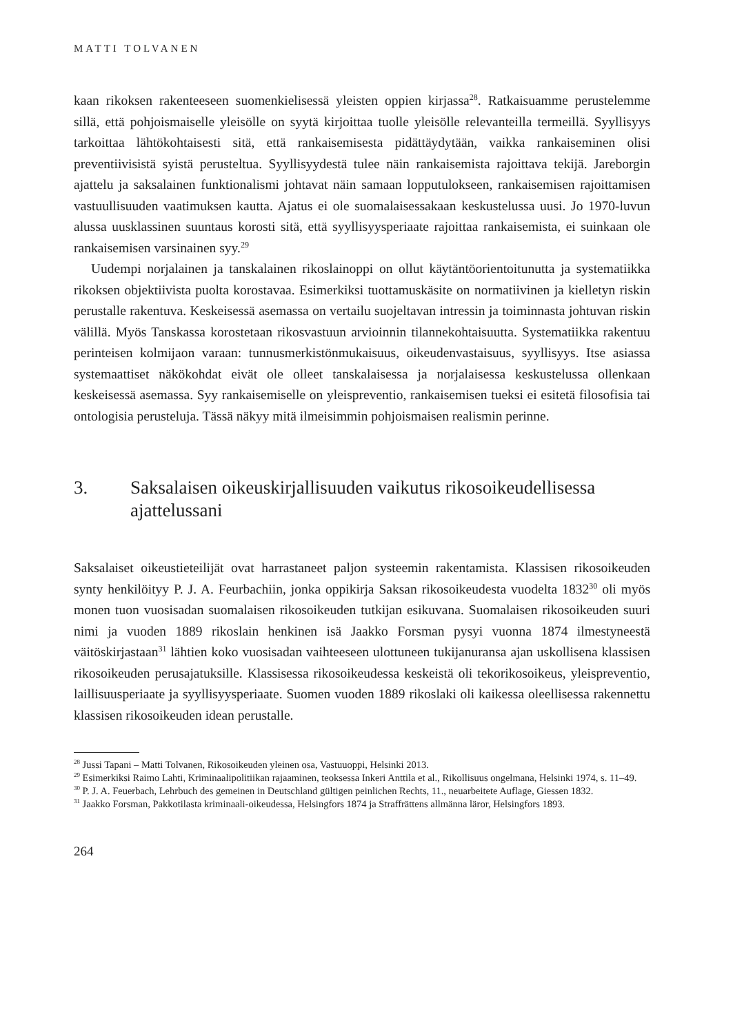MATTI TOLVANEN
kaan rikoksen rakenteeseen suomenkielisessä yleisten oppien kirjassa<sup>28</sup>. Ratkaisuamme perustelemme sillä, että pohjoismaiselle yleisölle on syytä kirjoittaa tuolle yleisölle relevanteilla termeillä. Syyllisyys tarkoittaa lähtökohtaisesti sitä, että rankaisemisesta pidättäydytään, vaikka rankaiseminen olisi preventiivisistä syistä perusteltua. Syyllisyydestä tulee näin rankaisemista rajoittava tekijä. Jareborgin ajattelu ja saksalainen funktionalismi johtavat näin samaan lopputulokseen, rankaisemisen rajoittamisen vastuullisuuden vaatimuksen kautta. Ajatus ei ole suomalaisessakaan keskustelussa uusi. Jo 1970-luvun alussa uusklassinen suuntaus korosti sitä, että syyllisyysperiaate rajoittaa rankaisemista, ei suinkaan ole rankaisemisen varsinainen syy.<sup>29</sup>
Uudempi norjalainen ja tanskalainen rikoslainoppi on ollut käytäntöorientoitunutta ja systematiikka rikoksen objektiivista puolta korostavaa. Esimerkiksi tuottamuskäsite on normatiivinen ja kielletyn riskin perustalle rakentuva. Keskeisessä asemassa on vertailu suojeltavan intressin ja toiminnasta johtuvan riskin välillä. Myös Tanskassa korostetaan rikosvastuun arvioinnin tilannekohtaisuutta. Systematiikka rakentuu perinteisen kolmijaon varaan: tunnusmerkistönmukaisuus, oikeudenvastaisuus, syyllisyys. Itse asiassa systemaattiset näkökohdat eivät ole olleet tanskalaisessa ja norjalaisessa keskustelussa ollenkaan keskeisessä asemassa. Syy rankaisemiselle on yleispreventio, rankaisemisen tueksi ei esitetä filosofisia tai ontologisia perusteluja. Tässä näkyy mitä ilmeisimmin pohjoismaisen realismin perinne.
3. Saksalaisen oikeuskirjallisuuden vaikutus rikosoikeudellisessa ajattelussani
Saksalaiset oikeustieteilijät ovat harrastaneet paljon systeemin rakentamista. Klassisen rikosoikeuden synty henkilöityy P. J. A. Feurbachiin, jonka oppikirja Saksan rikosoikeudesta vuodelta 1832<sup>30</sup> oli myös monen tuon vuosisadan suomalaisen rikosoikeuden tutkijan esikuvana. Suomalaisen rikosoikeuden suuri nimi ja vuoden 1889 rikoslain henkinen isä Jaakko Forsman pysyi vuonna 1874 ilmestyneestä väitöskirjastaan<sup>31</sup> lähtien koko vuosisadan vaihteeseen ulottuneen tukijanuransa ajan uskollisena klassisen rikosoikeuden perusajatuksille. Klassisessa rikosoikeudessa keskeistä oli tekorikosoikeus, yleispreventio, laillisuusperiaate ja syyllisyysperiaate. Suomen vuoden 1889 rikoslaki oli kaikessa oleellisessa rakennettu klassisen rikosoikeuden idean perustalle.
<sup>28</sup> Jussi Tapani – Matti Tolvanen, Rikosoikeuden yleinen osa, Vastuuoppi, Helsinki 2013.
<sup>29</sup> Esimerkiksi Raimo Lahti, Kriminaalipolitiikan rajaaminen, teoksessa Inkeri Anttila et al., Rikollisuus ongelmana, Helsinki 1974, s. 11–49.
<sup>30</sup> P. J. A. Feuerbach, Lehrbuch des gemeinen in Deutschland gültigen peinlichen Rechts, 11., neuarbeitete Auflage, Giessen 1832.
<sup>31</sup> Jaakko Forsman, Pakkotilasta kriminaali-oikeudessa, Helsingfors 1874 ja Straffrättens allmänna läror, Helsingfors 1893.
264